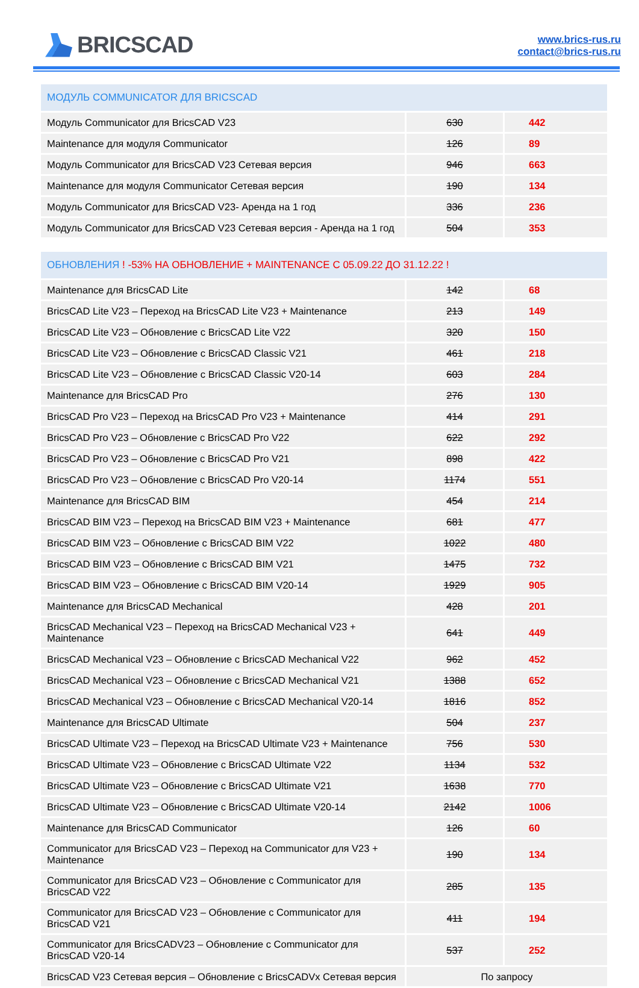BRICSCAD
www.brics-rus.ru
contact@brics-rus.ru
| МОДУЛЬ COMMUNICATOR ДЛЯ BRICSCAD | | |
| --- | --- | --- |
| Модуль Communicator для BricsCAD V23 | 630 | 442 |
| Maintenance для модуля Communicator | 126 | 89 |
| Модуль Communicator для BricsCAD V23 Сетевая версия | 946 | 663 |
| Maintenance для модуля Communicator Сетевая версия | 190 | 134 |
| Модуль Communicator для BricsCAD V23- Аренда на 1 год | 336 | 236 |
| Модуль Communicator для BricsCAD V23 Сетевая версия - Аренда на 1 год | 504 | 353 |
| ОБНОВЛЕНИЯ ! -53% НА ОБНОВЛЕНИЕ + MAINTENANCE С 05.09.22 ДО 31.12.22 ! | | |
| --- | --- | --- |
| Maintenance для BricsCAD Lite | 142 | 68 |
| BricsCAD Lite V23 – Переход на BricsCAD Lite V23 + Maintenance | 213 | 149 |
| BricsCAD Lite V23 – Обновление с BricsCAD Lite V22 | 320 | 150 |
| BricsCAD Lite V23 – Обновление с BricsCAD Classic V21 | 461 | 218 |
| BricsCAD Lite V23 – Обновление с BricsCAD Classic V20-14 | 603 | 284 |
| Maintenance для BricsCAD Pro | 276 | 130 |
| BricsCAD Pro V23 – Переход на BricsCAD Pro V23 + Maintenance | 414 | 291 |
| BricsCAD Pro V23 – Обновление с BricsCAD Pro V22 | 622 | 292 |
| BricsCAD Pro V23 – Обновление с BricsCAD Pro V21 | 898 | 422 |
| BricsCAD Pro V23 – Обновление с BricsCAD Pro V20-14 | 1174 | 551 |
| Maintenance для BricsCAD BIM | 454 | 214 |
| BricsCAD BIM V23 – Переход на BricsCAD BIM V23 + Maintenance | 681 | 477 |
| BricsCAD BIM V23 – Обновление с BricsCAD BIM V22 | 1022 | 480 |
| BricsCAD BIM V23 – Обновление с BricsCAD BIM V21 | 1475 | 732 |
| BricsCAD BIM V23 – Обновление с BricsCAD BIM V20-14 | 1929 | 905 |
| Maintenance для BricsCAD Mechanical | 428 | 201 |
| BricsCAD Mechanical V23 – Переход на BricsCAD Mechanical V23 + Maintenance | 641 | 449 |
| BricsCAD Mechanical V23 – Обновление с BricsCAD Mechanical V22 | 962 | 452 |
| BricsCAD Mechanical V23 – Обновление с BricsCAD Mechanical V21 | 1388 | 652 |
| BricsCAD Mechanical V23 – Обновление с BricsCAD Mechanical V20-14 | 1816 | 852 |
| Maintenance для BricsCAD Ultimate | 504 | 237 |
| BricsCAD Ultimate V23 – Переход на BricsCAD Ultimate V23 + Maintenance | 756 | 530 |
| BricsCAD Ultimate V23 – Обновление с BricsCAD Ultimate V22 | 1134 | 532 |
| BricsCAD Ultimate V23 – Обновление с BricsCAD Ultimate V21 | 1638 | 770 |
| BricsCAD Ultimate V23 – Обновление с BricsCAD Ultimate V20-14 | 2142 | 1006 |
| Maintenance для BricsCAD Communicator | 126 | 60 |
| Communicator для BricsCAD V23 – Переход на Communicator для V23 + Maintenance | 190 | 134 |
| Communicator для BricsCAD V23 – Обновление с Communicator для BricsCAD V22 | 285 | 135 |
| Communicator для BricsCAD V23 – Обновление с Communicator для BricsCAD V21 | 411 | 194 |
| Communicator для BricsCADV23 – Обновление с Communicator для BricsCAD V20-14 | 537 | 252 |
| BricsCAD V23 Сетевая версия – Обновление с BricsCADVx Сетевая версия | По запросу | |